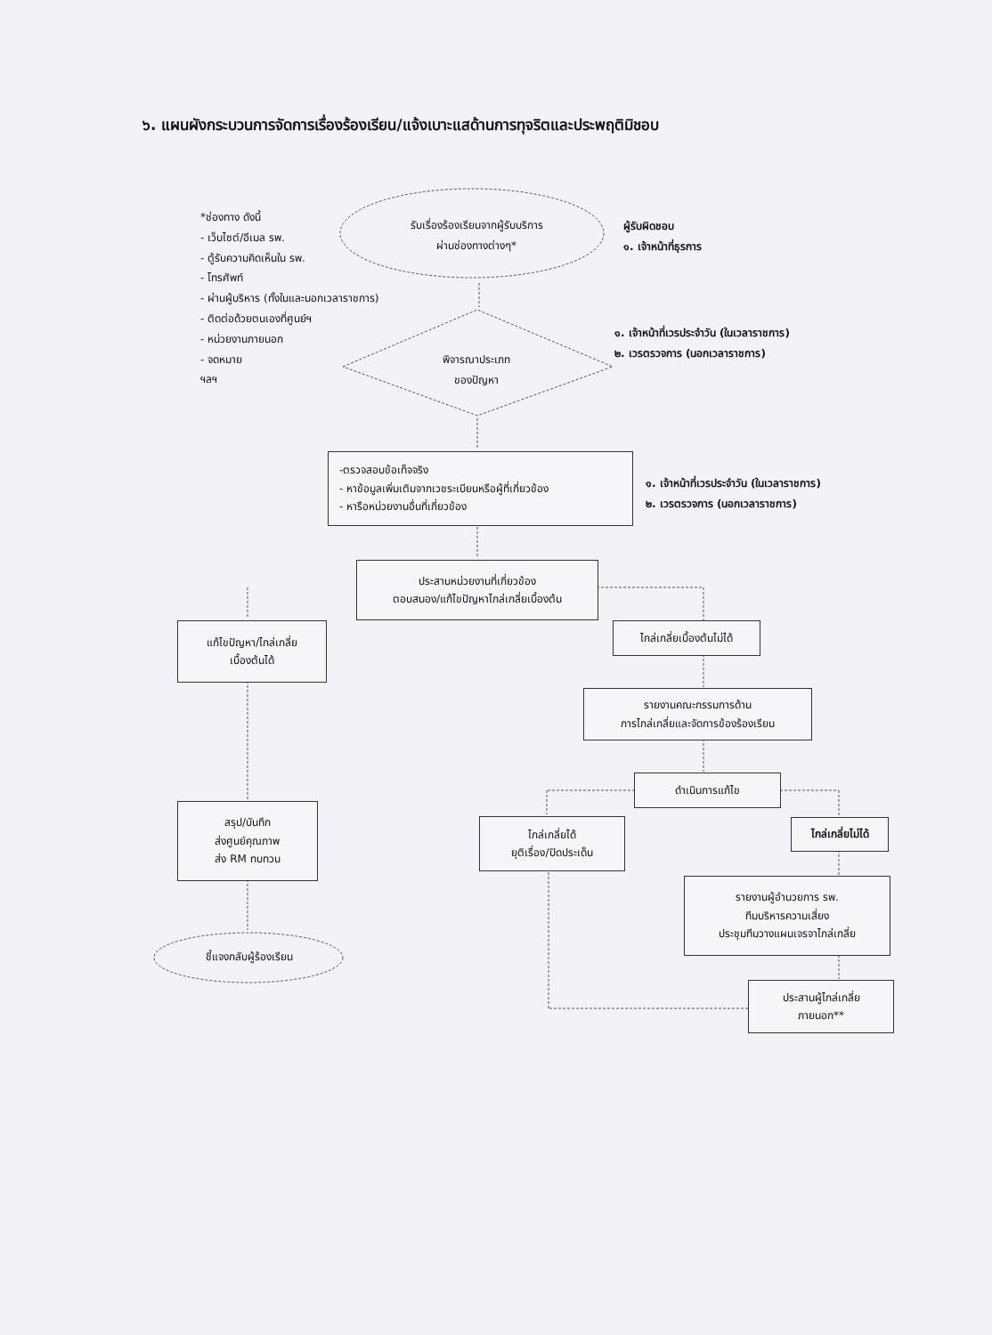๖. แผนผังกระบวนการจัดการเรื่องร้องเรียน/แจ้งเบาะแสด้านการทุจริตและประพฤติมิชอบ
*ช่องทาง ดังนี้
- เว็บไซต์/อีเมล รพ.
- ตู้รับความคิดเห็นใน รพ.
- โทรศัพท์
- ผ่านผู้บริหาร (ทั้งในและนอกเวลาราชการ)
- ติดต่อด้วยตนเองที่ศูนย์ฯ
- หน่วยงานภายนอก
- จดหมาย
ฯลฯ
รับเรื่องร้องเรียนจากผู้รับบริการ
ผ่านช่องทางต่างๆ*
ผู้รับผิดชอบ
๑. เจ้าหน้าที่ธุรการ
พิจารณาประเภท
ของปัญหา
๑. เจ้าหน้าที่เวรประจำวัน (ในเวลาราชการ)
๒. เวรตรวจการ (นอกเวลาราชการ)
-ตรวจสอบข้อเท็จจริง
- หาข้อมูลเพิ่มเติมจากเวชระเบียนหรือผู้ที่เกี่ยวข้อง
- หารือหน่วยงานอื่นที่เกี่ยวข้อง
๑. เจ้าหน้าที่เวรประจำวัน (ในเวลาราชการ)
๒. เวรตรวจการ (นอกเวลาราชการ)
ประสานหน่วยงานที่เกี่ยวข้อง
ตอบสนอง/แก้ไขปัญหาไกล่เกลี่ยเบื้องต้น
แก้ไขปัญหา/ไกล่เกลี่ย
เบื้องต้นได้
ไกล่เกลี่ยเบื้องต้นไม่ได้
รายงานคณะกรรมการด้าน
การไกล่เกลี่ยและจัดการข้องร้องเรียน
ดำเนินการแก้ไข
สรุป/บันทึก
ส่งศูนย์คุณภาพ
ส่ง RM ทบทวน
ไกล่เกลี่ยได้
ยุติเรื่อง/ปิดประเด็น
ไกล่เกลี่ยไม่ได้
รายงานผู้อำนวยการ รพ.
ทีมบริหารความเสี่ยง
ประชุมทีมวางแผนเจรจาไกล่เกลี่ย
ชี้แจงกลับผู้ร้องเรียน
ประสานผู้ไกล่เกลี่ย
ภายนอก**